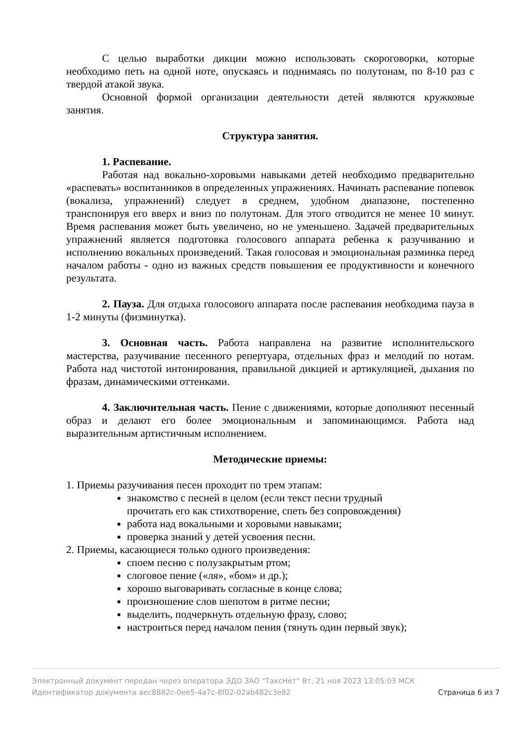С целью выработки дикции можно использовать скороговорки, которые необходимо петь на одной ноте, опускаясь и поднимаясь по полутонам, по 8-10 раз с твердой атакой звука.
Основной формой организации деятельности детей являются кружковые занятия.
Структура занятия.
1. Распевание.
Работая над вокально-хоровыми навыками детей необходимо предварительно «распевать» воспитанников в определенных упражнениях. Начинать распевание попевок (вокализа, упражнений) следует в среднем, удобном диапазоне, постепенно транспонируя его вверх и вниз по полутонам. Для этого отводится не менее 10 минут. Время распевания может быть увеличено, но не уменьшено. Задачей предварительных упражнений является подготовка голосового аппарата ребенка к разучиванию и исполнению вокальных произведений. Такая голосовая и эмоциональная разминка перед началом работы - одно из важных средств повышения ее продуктивности и конечного результата.
2. Пауза. Для отдыха голосового аппарата после распевания необходима пауза в 1-2 минуты (физминутка).
3. Основная часть. Работа направлена на развитие исполнительского мастерства, разучивание песенного репертуара, отдельных фраз и мелодий по нотам. Работа над чистотой интонирования, правильной дикцией и артикуляцией, дыхания по фразам, динамическими оттенками.
4. Заключительная часть. Пение с движениями, которые дополняют песенный образ и делают его более эмоциональным и запоминающимся. Работа над выразительным артистичным исполнением.
Методические приемы:
1. Приемы разучивания песен проходит по трем этапам:
знакомство с песней в целом (если текст песни трудный прочитать его как стихотворение, спеть без сопровождения)
работа над вокальными и хоровыми навыками;
проверка знаний у детей усвоения песни.
2. Приемы, касающиеся только одного произведения:
споем песню с полузакрытым ртом;
слоговое пение («ля», «бом» и др.);
хорошо выговаривать согласные в конце слова;
произношение слов шепотом в ритме песни;
выделить, подчеркнуть отдельную фразу, слово;
настроиться перед началом пения (тянуть один первый звук);
Электронный документ передан через оператора ЭДО ЗАО "ТаксНет" Вт, 21 ноя 2023 13:05:03 МСК
Идентификатор документа aec8882c-0ee5-4a7c-8f02-02ab482c3e82 Страница 6 из 7